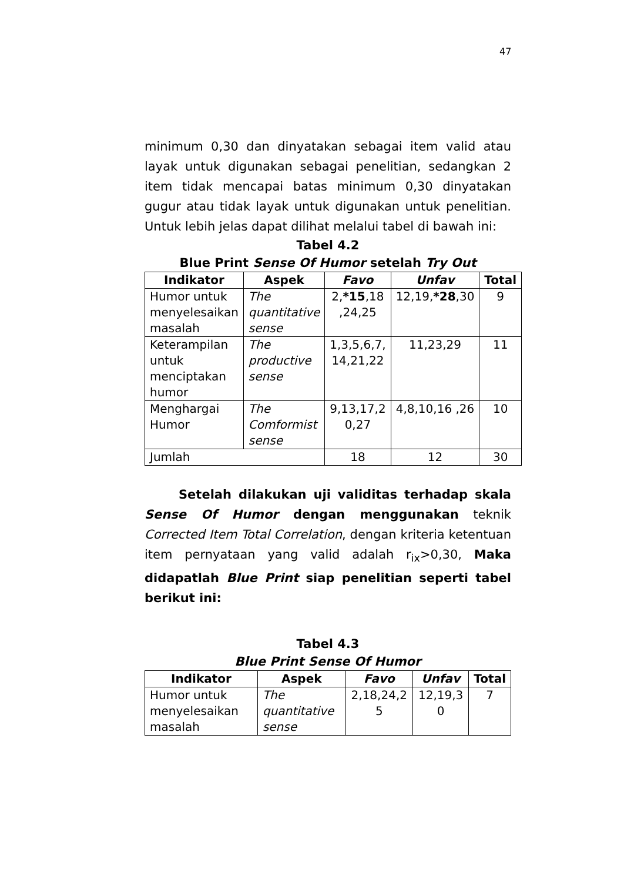47
minimum 0,30 dan dinyatakan sebagai item valid atau layak untuk digunakan sebagai penelitian, sedangkan 2 item tidak mencapai batas minimum 0,30 dinyatakan gugur atau tidak layak untuk digunakan untuk penelitian. Untuk lebih jelas dapat dilihat melalui tabel di bawah ini:
Tabel 4.2
Blue Print Sense Of Humor setelah Try Out
| Indikator | Aspek | Favo | Unfav | Total |
| --- | --- | --- | --- | --- |
| Humor untuk menyelesaikan masalah | The quantitative sense | 2, *15 ,18 ,24,25 | 12,19, *28 ,30 | 9 |
| Keterampilan untuk menciptakan humor | The productive sense | 1,3,5,6,7, 14,21,22 | 11,23,29 | 11 |
| Menghargai Humor | The Comformist sense | 9,13,17,2 0,27 | 4,8,10,16 ,26 | 10 |
| Jumlah | | 18 | 12 | 30 |
Setelah dilakukan uji validitas terhadap skala Sense Of Humor dengan menggunakan teknik Corrected Item Total Correlation, dengan kriteria ketentuan item pernyataan yang valid adalah r<sub>ix</sub>>0,30, Maka didapatlah Blue Print siap penelitian seperti tabel berikut ini:
Tabel 4.3
Blue Print Sense Of Humor
| Indikator | Aspek | Favo | Unfav | Total |
| --- | --- | --- | --- | --- |
| Humor untuk menyelesaikan masalah | The quantitative sense | 2,18,24,2 5 | 12,19,3 0 | 7 |